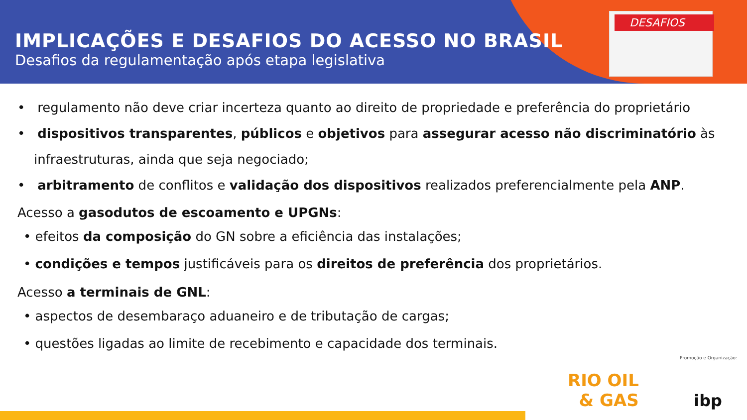IMPLICAÇÕES E DESAFIOS DO ACESSO NO BRASIL
Desafios da regulamentação após etapa legislativa
DESAFIOS
• regulamento não deve criar incerteza quanto ao direito de propriedade e preferência do proprietário
• dispositivos transparentes, públicos e objetivos para assegurar acesso não discriminatório às infraestruturas, ainda que seja negociado;
• arbitramento de conflitos e validação dos dispositivos realizados preferencialmente pela ANP.
Acesso a gasodutos de escoamento e UPGNs:
• efeitos da composição do GN sobre a eficiência das instalações;
• condições e tempos justificáveis para os direitos de preferência dos proprietários.
Acesso a terminais de GNL:
• aspectos de desembaraço aduaneiro e de tributação de cargas;
• questões ligadas ao limite de recebimento e capacidade dos terminais.
Promoção e Organização:
RIO OIL
& GAS
ibp